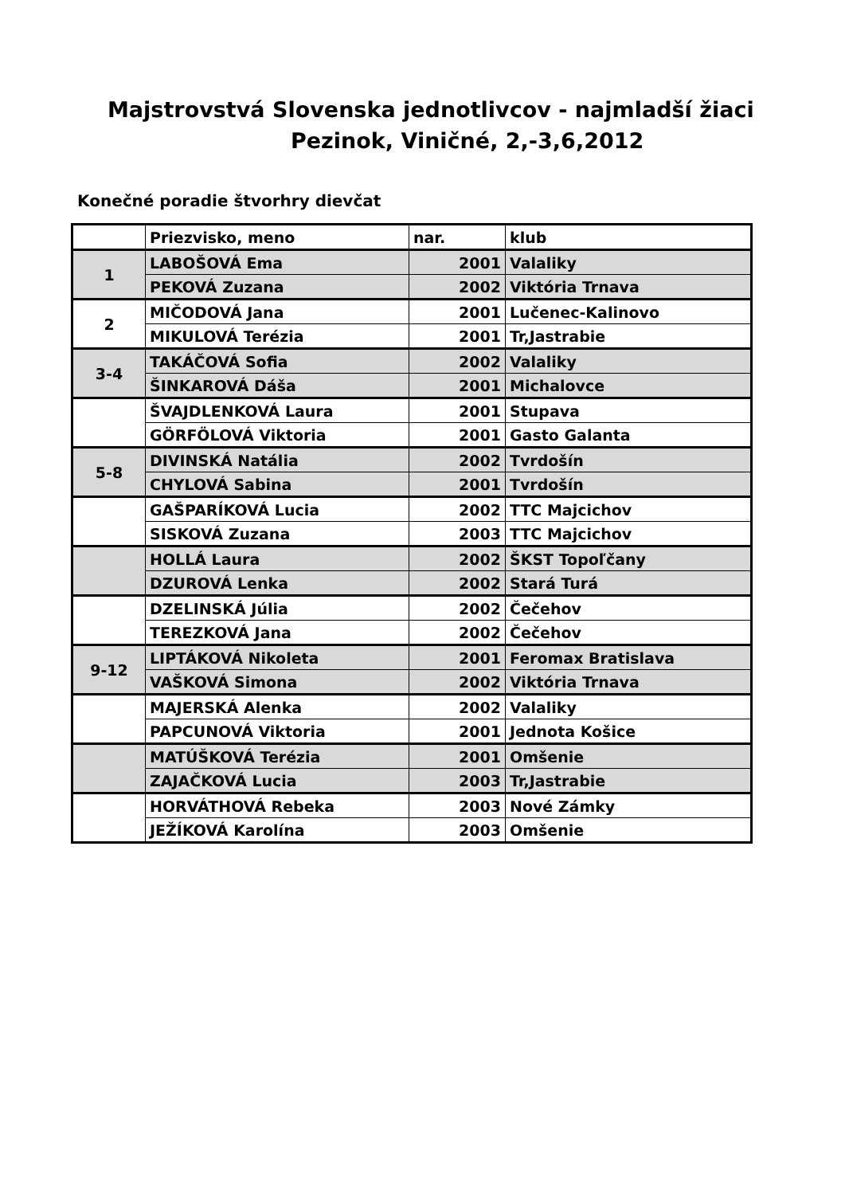Majstrovstvá Slovenska jednotlivcov - najmladší žiaci
Pezinok, Viničné, 2,-3,6,2012
Konečné poradie štvorhry dievčat
| | Priezvisko, meno | nar. | klub |
| 1 | LABOŠOVÁ Ema | 2001 | Valaliky |
| | PEKOVÁ Zuzana | 2002 | Viktória Trnava |
| 2 | MIČODOVÁ Jana | 2001 | Lučenec-Kalinovo |
| | MIKULOVÁ Terézia | 2001 | Tr,Jastrabie |
| 3-4 | TAKÁČOVÁ Sofia | 2002 | Valaliky |
| | ŠINKAROVÁ Dáša | 2001 | Michalovce |
| | ŠVAJDLENKOVÁ Laura | 2001 | Stupava |
| | GÖRFÖLOVÁ Viktoria | 2001 | Gasto Galanta |
| 5-8 | DIVINSKÁ Natália | 2002 | Tvrdošín |
| | CHYLOVÁ Sabina | 2001 | Tvrdošín |
| | GAŠPARÍKOVÁ Lucia | 2002 | TTC Majcichov |
| | SISKOVÁ Zuzana | 2003 | TTC Majcichov |
| | HOLLÁ Laura | 2002 | ŠKST Topoľčany |
| | DZUROVÁ Lenka | 2002 | Stará Turá |
| | DZELINSKÁ Júlia | 2002 | Čečehov |
| | TEREZKOVÁ Jana | 2002 | Čečehov |
| 9-12 | LIPTÁKOVÁ Nikoleta | 2001 | Feromax Bratislava |
| | VAŠKOVÁ Simona | 2002 | Viktória Trnava |
| | MAJERSKÁ Alenka | 2002 | Valaliky |
| | PAPCUNOVÁ Viktoria | 2001 | Jednota Košice |
| | MATÚŠKOVÁ Terézia | 2001 | Omšenie |
| | ZAJAČKOVÁ Lucia | 2003 | Tr,Jastrabie |
| | HORVÁTHOVÁ Rebeka | 2003 | Nové Zámky |
| | JEŽÍKOVÁ Karolína | 2003 | Omšenie |